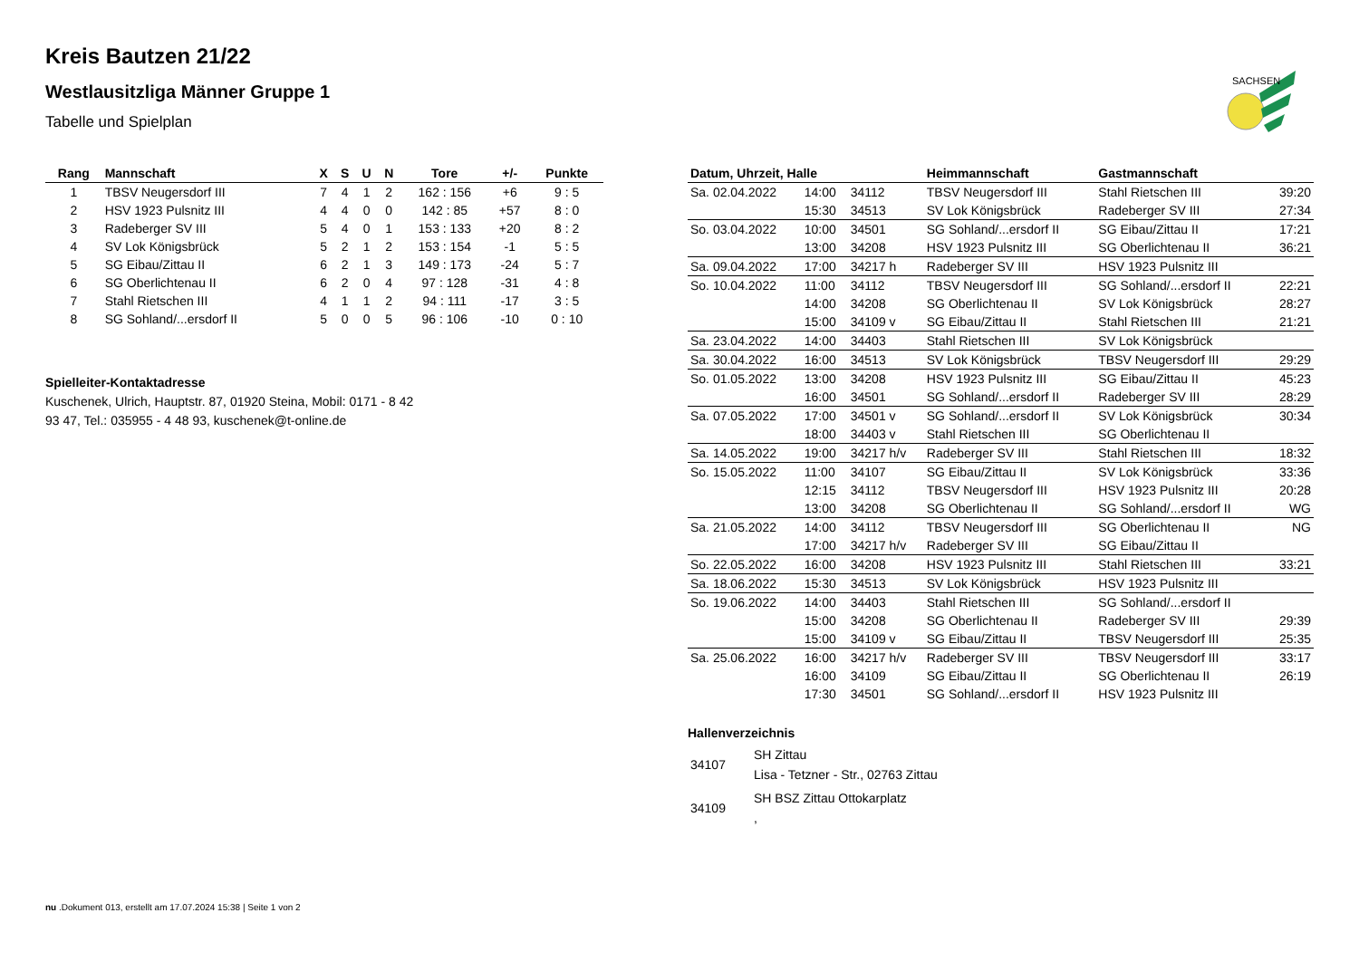SACHSEN
Kreis Bautzen 21/22
Westlausitzliga Männer Gruppe 1
Tabelle und Spielplan
| Rang | Mannschaft | X | S | U | N | Tore | +/- | Punkte |
| --- | --- | --- | --- | --- | --- | --- | --- | --- |
| 1 | TBSV Neugersdorf III | 7 | 4 | 1 | 2 | 162 : 156 | +6 | 9 : 5 |
| 2 | HSV 1923 Pulsnitz III | 4 | 4 | 0 | 0 | 142 : 85 | +57 | 8 : 0 |
| 3 | Radeberger SV III | 5 | 4 | 0 | 1 | 153 : 133 | +20 | 8 : 2 |
| 4 | SV Lok Königsbrück | 5 | 2 | 1 | 2 | 153 : 154 | -1 | 5 : 5 |
| 5 | SG Eibau/Zittau II | 6 | 2 | 1 | 3 | 149 : 173 | -24 | 5 : 7 |
| 6 | SG Oberlichtenau II | 6 | 2 | 0 | 4 | 97 : 128 | -31 | 4 : 8 |
| 7 | Stahl Rietschen III | 4 | 1 | 1 | 2 | 94 : 111 | -17 | 3 : 5 |
| 8 | SG Sohland/...ersdorf II | 5 | 0 | 0 | 5 | 96 : 106 | -10 | 0 : 10 |
Spielleiter-Kontaktadresse
Kuschenek, Ulrich, Hauptstr. 87, 01920 Steina, Mobil: 0171 - 8 42
93 47, Tel.: 035955 - 4 48 93, kuschenek@t-online.de
| Datum, Uhrzeit, Halle | | | Heimmannschaft | Gastmannschaft | |
| --- | --- | --- | --- | --- | --- |
| Sa. 02.04.2022 | 14:00 | 34112 | TBSV Neugersdorf III | Stahl Rietschen III | 39:20 |
| | 15:30 | 34513 | SV Lok Königsbrück | Radeberger SV III | 27:34 |
| So. 03.04.2022 | 10:00 | 34501 | SG Sohland/...ersdorf II | SG Eibau/Zittau II | 17:21 |
| | 13:00 | 34208 | HSV 1923 Pulsnitz III | SG Oberlichtenau II | 36:21 |
| Sa. 09.04.2022 | 17:00 | 34217 h | Radeberger SV III | HSV 1923 Pulsnitz III | |
| So. 10.04.2022 | 11:00 | 34112 | TBSV Neugersdorf III | SG Sohland/...ersdorf II | 22:21 |
| | 14:00 | 34208 | SG Oberlichtenau II | SV Lok Königsbrück | 28:27 |
| | 15:00 | 34109 v | SG Eibau/Zittau II | Stahl Rietschen III | 21:21 |
| Sa. 23.04.2022 | 14:00 | 34403 | Stahl Rietschen III | SV Lok Königsbrück | |
| Sa. 30.04.2022 | 16:00 | 34513 | SV Lok Königsbrück | TBSV Neugersdorf III | 29:29 |
| So. 01.05.2022 | 13:00 | 34208 | HSV 1923 Pulsnitz III | SG Eibau/Zittau II | 45:23 |
| | 16:00 | 34501 | SG Sohland/...ersdorf II | Radeberger SV III | 28:29 |
| Sa. 07.05.2022 | 17:00 | 34501 v | SG Sohland/...ersdorf II | SV Lok Königsbrück | 30:34 |
| | 18:00 | 34403 v | Stahl Rietschen III | SG Oberlichtenau II | |
| Sa. 14.05.2022 | 19:00 | 34217 h/v | Radeberger SV III | Stahl Rietschen III | 18:32 |
| So. 15.05.2022 | 11:00 | 34107 | SG Eibau/Zittau II | SV Lok Königsbrück | 33:36 |
| | 12:15 | 34112 | TBSV Neugersdorf III | HSV 1923 Pulsnitz III | 20:28 |
| | 13:00 | 34208 | SG Oberlichtenau II | SG Sohland/...ersdorf II | WG |
| Sa. 21.05.2022 | 14:00 | 34112 | TBSV Neugersdorf III | SG Oberlichtenau II | NG |
| | 17:00 | 34217 h/v | Radeberger SV III | SG Eibau/Zittau II | |
| So. 22.05.2022 | 16:00 | 34208 | HSV 1923 Pulsnitz III | Stahl Rietschen III | 33:21 |
| Sa. 18.06.2022 | 15:30 | 34513 | SV Lok Königsbrück | HSV 1923 Pulsnitz III | |
| So. 19.06.2022 | 14:00 | 34403 | Stahl Rietschen III | SG Sohland/...ersdorf II | |
| | 15:00 | 34208 | SG Oberlichtenau II | Radeberger SV III | 29:39 |
| | 15:00 | 34109 v | SG Eibau/Zittau II | TBSV Neugersdorf III | 25:35 |
| Sa. 25.06.2022 | 16:00 | 34217 h/v | Radeberger SV III | TBSV Neugersdorf III | 33:17 |
| | 16:00 | 34109 | SG Eibau/Zittau II | SG Oberlichtenau II | 26:19 |
| | 17:30 | 34501 | SG Sohland/...ersdorf II | HSV 1923 Pulsnitz III | |
Hallenverzeichnis
| 34107 | SH Zittau Lisa - Tetzner - Str., 02763 Zittau |
| 34109 | SH BSZ Zittau Ottokarplatz , |
nu .Dokument 013, erstellt am 17.07.2024 15:38 | Seite 1 von 2